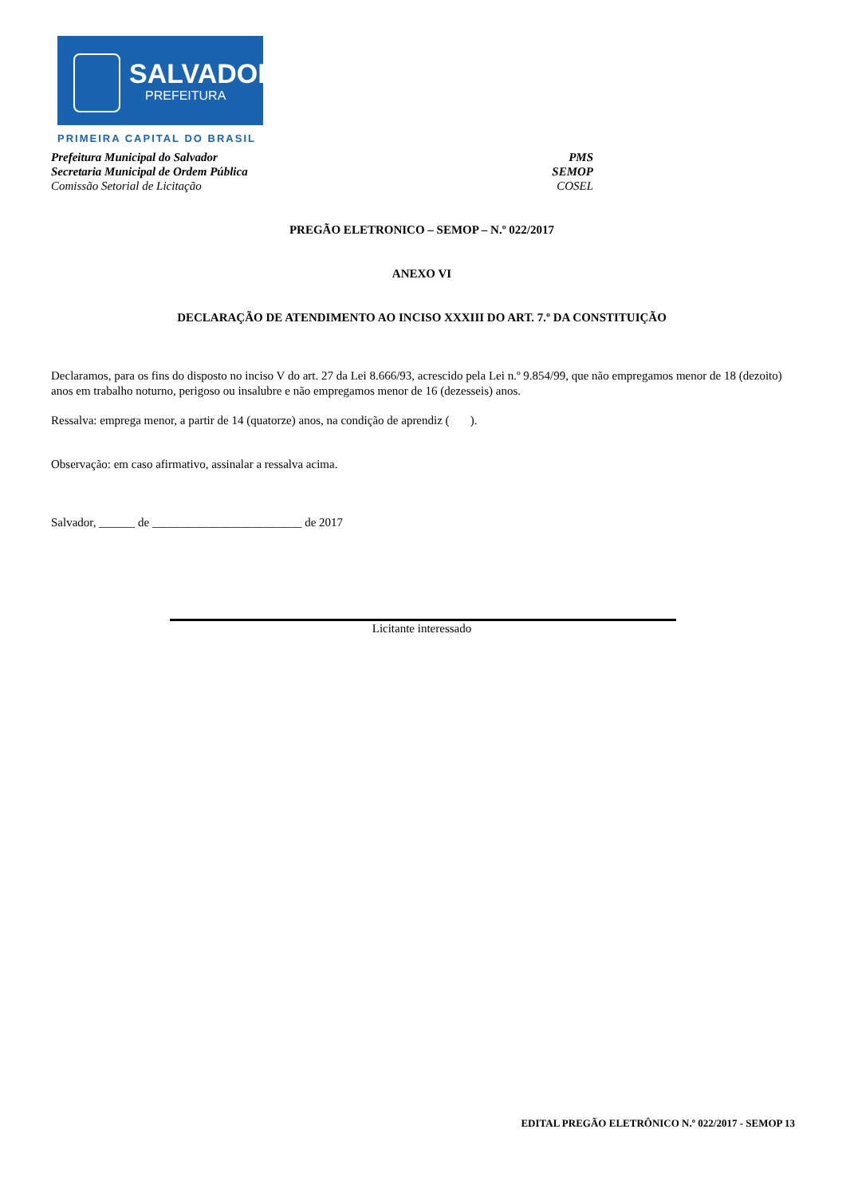SALVADOR
PREFEITURA
PRIMEIRA CAPITAL DO BRASIL
Prefeitura Municipal do Salvador PMS
Secretaria Municipal de Ordem Pública SEMOP
Comissão Setorial de Licitação COSEL
PREGÃO ELETRONICO – SEMOP – N.º 022/2017
ANEXO VI
DECLARAÇÃO DE ATENDIMENTO AO INCISO XXXIII DO ART. 7.º DA CONSTITUIÇÃO
Declaramos, para os fins do disposto no inciso V do art. 27 da Lei 8.666/93, acrescido pela Lei n.º 9.854/99, que não empregamos menor de 18 (dezoito) anos em trabalho noturno, perigoso ou insalubre e não empregamos menor de 16 (dezesseis) anos.
Ressalva: emprega menor, a partir de 14 (quatorze) anos, na condição de aprendiz ( ).
Observação: em caso afirmativo, assinalar a ressalva acima.
Salvador, ______ de _________________________ de 2017
Licitante interessado
EDITAL PREGÃO ELETRÔNICO N.º 022/2017 - SEMOP 13